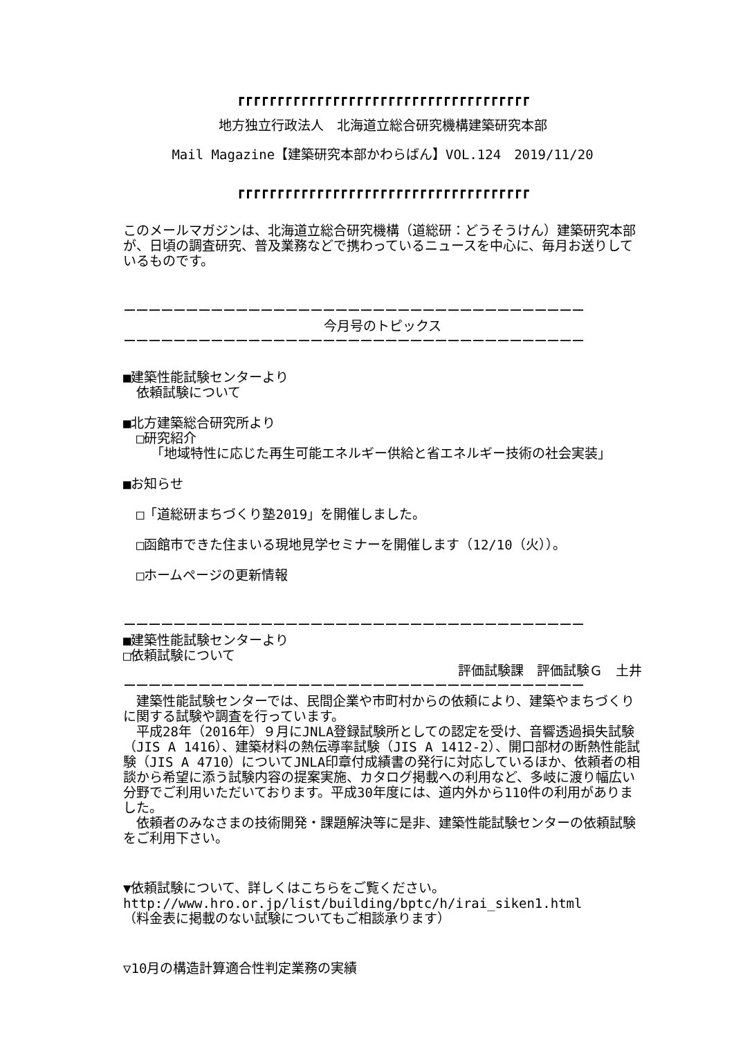┏┏┏┏┏┏┏┏┏┏┏┏┏┏┏┏┏┏┏┏┏┏┏┏┏┏┏┏┏┏┏┏┏┏┏┏┏
地方独立行政法人　北海道立総合研究機構建築研究本部
Mail Magazine【建築研究本部かわらばん】VOL.124　2019/11/20
┏┏┏┏┏┏┏┏┏┏┏┏┏┏┏┏┏┏┏┏┏┏┏┏┏┏┏┏┏┏┏┏┏┏┏┏┏
このメールマガジンは、北海道立総合研究機構（道総研：どうそうけん）建築研究本部が、日頃の調査研究、普及業務などで携わっているニュースを中心に、毎月お送りしているものです。
ーーーーーーーーーーーーーーーーーーーーーーーーーーーーーーーーーーーーー
今月号のトピックス
ーーーーーーーーーーーーーーーーーーーーーーーーーーーーーーーーーーーーー
■建築性能試験センターより
　依頼試験について
■北方建築総合研究所より
　□研究紹介
「地域特性に応じた再生可能エネルギー供給と省エネルギー技術の社会実装」
■お知らせ
　□「道総研まちづくり塾2019」を開催しました。
　□函館市できた住まいる現地見学セミナーを開催します（12/10（火））。
　□ホームページの更新情報
ーーーーーーーーーーーーーーーーーーーーーーーーーーーーーーーーーーーーー
■建築性能試験センターより
□依頼試験について
評価試験課　評価試験Ｇ　土井
ーーーーーーーーーーーーーーーーーーーーーーーーーーーーーーーーーーーーー
　建築性能試験センターでは、民間企業や市町村からの依頼により、建築やまちづくりに関する試験や調査を行っています。
　平成28年（2016年）９月にJNLA登録試験所としての認定を受け、音響透過損失試験（JIS A 1416）、建築材料の熱伝導率試験（JIS A 1412-2）、開口部材の断熱性能試験（JIS A 4710）についてJNLA印章付成績書の発行に対応しているほか、依頼者の相談から希望に添う試験内容の提案実施、カタログ掲載への利用など、多岐に渡り幅広い分野でご利用いただいております。平成30年度には、道内外から110件の利用がありました。
　依頼者のみなさまの技術開発・課題解決等に是非、建築性能試験センターの依頼試験をご利用下さい。
▼依頼試験について、詳しくはこちらをご覧ください。
http://www.hro.or.jp/list/building/bptc/h/irai_siken1.html
（料金表に掲載のない試験についてもご相談承ります）
▽10月の構造計算適合性判定業務の実績